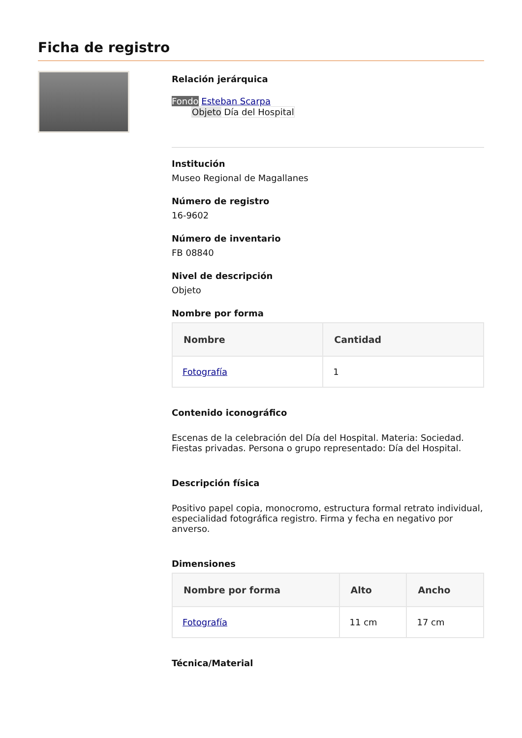Ficha de registro
Relación jerárquica
Fondo Esteban Scarpa
Objeto Día del Hospital
Institución
Museo Regional de Magallanes
Número de registro
16-9602
Número de inventario
FB 08840
Nivel de descripción
Objeto
Nombre por forma
| Nombre | Cantidad |
| --- | --- |
| Fotografía | 1 |
Contenido iconográfico
Escenas de la celebración del Día del Hospital. Materia: Sociedad. Fiestas privadas. Persona o grupo representado: Día del Hospital.
Descripción física
Positivo papel copia, monocromo, estructura formal retrato individual, especialidad fotográfica registro. Firma y fecha en negativo por anverso.
Dimensiones
| Nombre por forma | Alto | Ancho |
| --- | --- | --- |
| Fotografía | 11 cm | 17 cm |
Técnica/Material